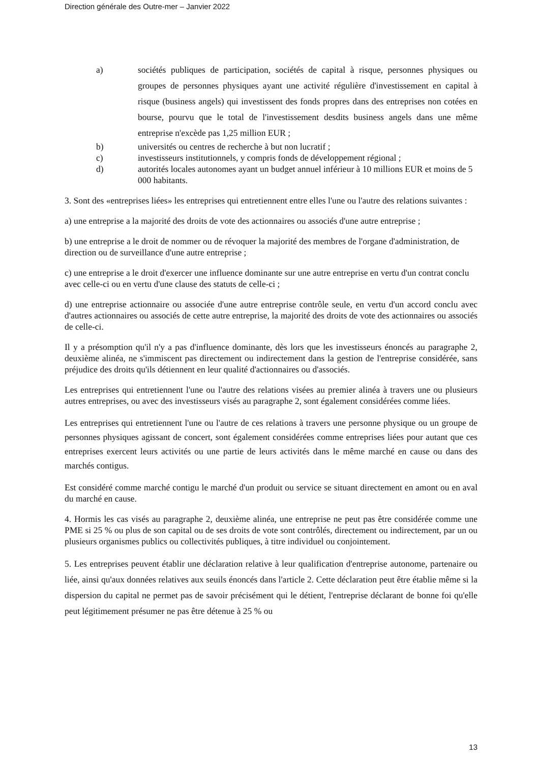Direction générale des Outre-mer – Janvier 2022
a)
sociétés publiques de participation, sociétés de capital à risque, personnes physiques ou groupes de personnes physiques ayant une activité régulière d'investissement en capital à risque (business angels) qui investissent des fonds propres dans des entreprises non cotées en bourse, pourvu que le total de l'investissement desdits business angels dans une même entreprise n'excède pas 1,25 million EUR ;
b)
universités ou centres de recherche à but non lucratif ;
c)
investisseurs institutionnels, y compris fonds de développement régional ;
d)
autorités locales autonomes ayant un budget annuel inférieur à 10 millions EUR et moins de 5 000 habitants.
3. Sont des «entreprises liées» les entreprises qui entretiennent entre elles l'une ou l'autre des relations suivantes :
a) une entreprise a la majorité des droits de vote des actionnaires ou associés d'une autre entreprise ;
b) une entreprise a le droit de nommer ou de révoquer la majorité des membres de l'organe d'administration, de direction ou de surveillance d'une autre entreprise ;
c) une entreprise a le droit d'exercer une influence dominante sur une autre entreprise en vertu d'un contrat conclu avec celle-ci ou en vertu d'une clause des statuts de celle-ci ;
d) une entreprise actionnaire ou associée d'une autre entreprise contrôle seule, en vertu d'un accord conclu avec d'autres actionnaires ou associés de cette autre entreprise, la majorité des droits de vote des actionnaires ou associés de celle-ci.
Il y a présomption qu'il n'y a pas d'influence dominante, dès lors que les investisseurs énoncés au paragraphe 2, deuxième alinéa, ne s'immiscent pas directement ou indirectement dans la gestion de l'entreprise considérée, sans préjudice des droits qu'ils détiennent en leur qualité d'actionnaires ou d'associés.
Les entreprises qui entretiennent l'une ou l'autre des relations visées au premier alinéa à travers une ou plusieurs autres entreprises, ou avec des investisseurs visés au paragraphe 2, sont également considérées comme liées.
Les entreprises qui entretiennent l'une ou l'autre de ces relations à travers une personne physique ou un groupe de personnes physiques agissant de concert, sont également considérées comme entreprises liées pour autant que ces entreprises exercent leurs activités ou une partie de leurs activités dans le même marché en cause ou dans des marchés contigus.
Est considéré comme marché contigu le marché d'un produit ou service se situant directement en amont ou en aval du marché en cause.
4. Hormis les cas visés au paragraphe 2, deuxième alinéa, une entreprise ne peut pas être considérée comme une PME si 25 % ou plus de son capital ou de ses droits de vote sont contrôlés, directement ou indirectement, par un ou plusieurs organismes publics ou collectivités publiques, à titre individuel ou conjointement.
5. Les entreprises peuvent établir une déclaration relative à leur qualification d'entreprise autonome, partenaire ou liée, ainsi qu'aux données relatives aux seuils énoncés dans l'article 2. Cette déclaration peut être établie même si la dispersion du capital ne permet pas de savoir précisément qui le détient, l'entreprise déclarant de bonne foi qu'elle peut légitimement présumer ne pas être détenue à 25 % ou
13